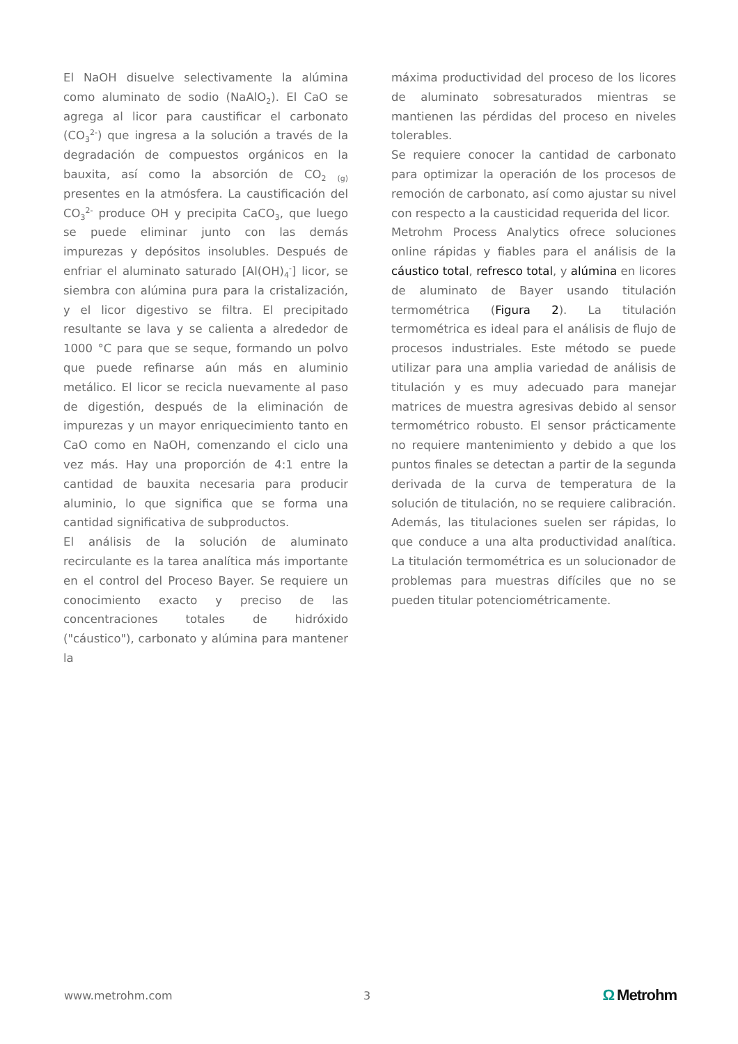El NaOH disuelve selectivamente la alúmina como aluminato de sodio (NaAlO<sub>2</sub>). El CaO se agrega al licor para caustificar el carbonato (CO<sub>3</sub><sup>2-</sup>) que ingresa a la solución a través de la degradación de compuestos orgánicos en la bauxita, así como la absorción de CO<sub>2</sub> <sub>(g)</sub> presentes en la atmósfera. La caustificación del CO<sub>3</sub><sup>2-</sup> produce OH y precipita CaCO<sub>3</sub>, que luego se puede eliminar junto con las demás impurezas y depósitos insolubles. Después de enfriar el aluminato saturado [Al(OH)<sub>4</sub><sup>-</sup>] licor, se siembra con alúmina pura para la cristalización, y el licor digestivo se filtra. El precipitado resultante se lava y se calienta a alrededor de 1000 °C para que se seque, formando un polvo que puede refinarse aún más en aluminio metálico. El licor se recicla nuevamente al paso de digestión, después de la eliminación de impurezas y un mayor enriquecimiento tanto en CaO como en NaOH, comenzando el ciclo una vez más. Hay una proporción de 4:1 entre la cantidad de bauxita necesaria para producir aluminio, lo que significa que se forma una cantidad significativa de subproductos.
El análisis de la solución de aluminato recirculante es la tarea analítica más importante en el control del Proceso Bayer. Se requiere un conocimiento exacto y preciso de las concentraciones totales de hidróxido ("cáustico"), carbonato y alúmina para mantener la
máxima productividad del proceso de los licores de aluminato sobresaturados mientras se mantienen las pérdidas del proceso en niveles tolerables.
Se requiere conocer la cantidad de carbonato para optimizar la operación de los procesos de remoción de carbonato, así como ajustar su nivel con respecto a la causticidad requerida del licor.
Metrohm Process Analytics ofrece soluciones online rápidas y fiables para el análisis de la cáustico total, refresco total, y alúmina en licores de aluminato de Bayer usando titulación termométrica (Figura 2). La titulación termométrica es ideal para el análisis de flujo de procesos industriales. Este método se puede utilizar para una amplia variedad de análisis de titulación y es muy adecuado para manejar matrices de muestra agresivas debido al sensor termométrico robusto. El sensor prácticamente no requiere mantenimiento y debido a que los puntos finales se detectan a partir de la segunda derivada de la curva de temperatura de la solución de titulación, no se requiere calibración. Además, las titulaciones suelen ser rápidas, lo que conduce a una alta productividad analítica. La titulación termométrica es un solucionador de problemas para muestras difíciles que no se pueden titular potenciométricamente.
www.metrohm.com 3
Ω Metrohm